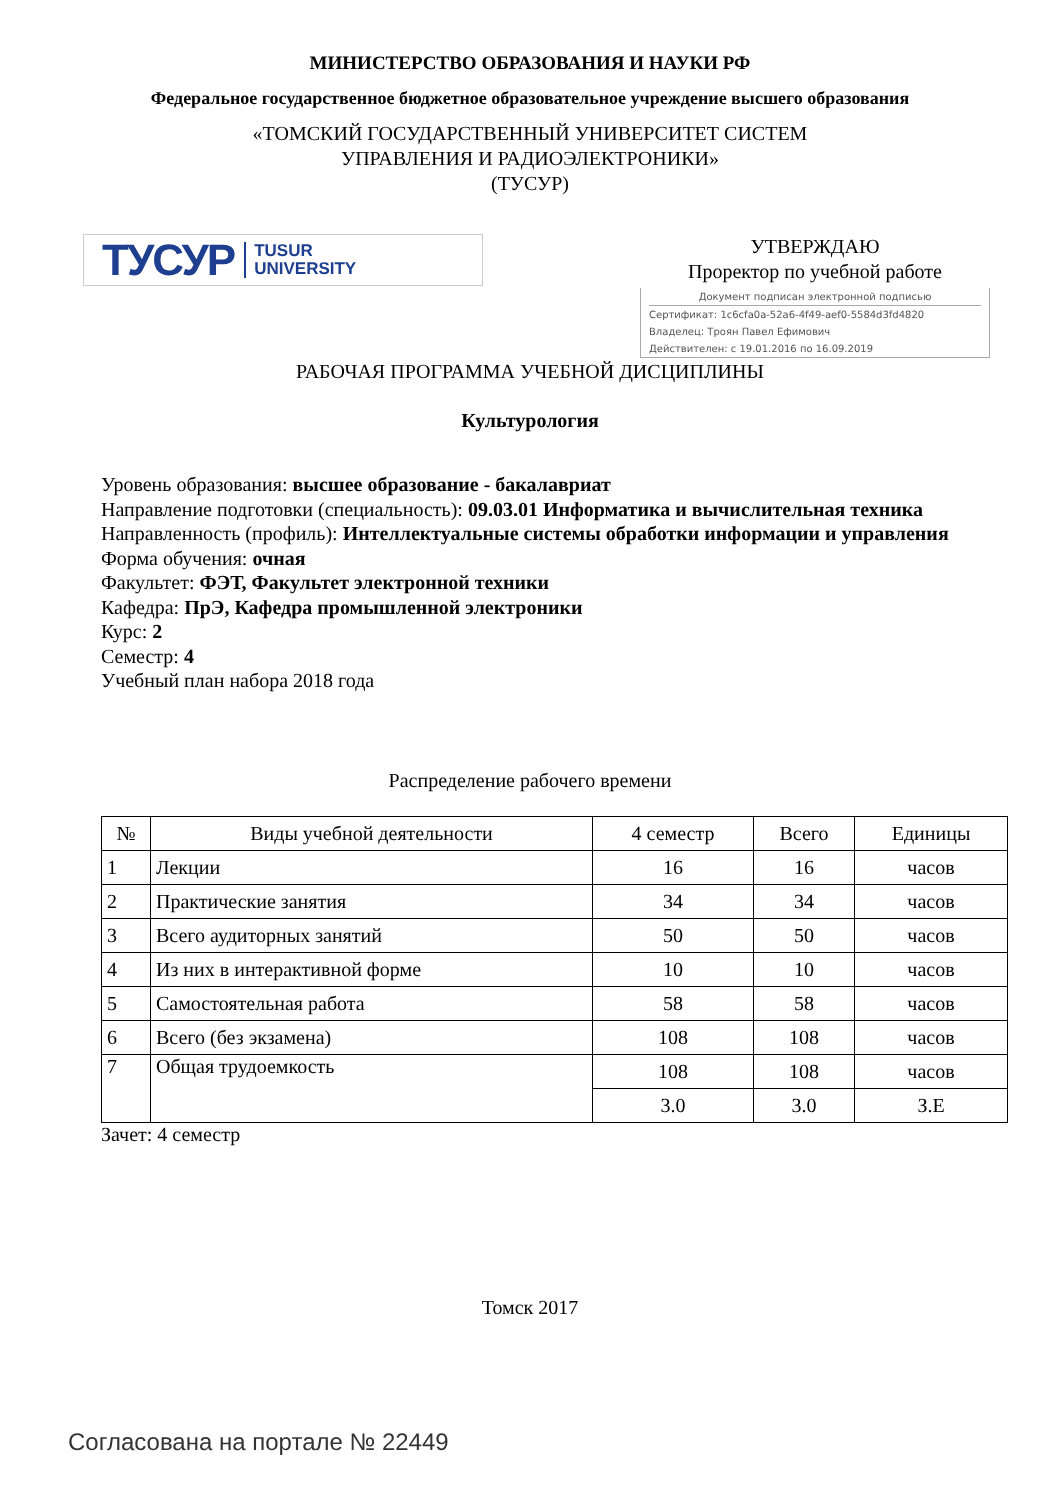МИНИСТЕРСТВО ОБРАЗОВАНИЯ И НАУКИ РФ
Федеральное государственное бюджетное образовательное учреждение высшего образования
«ТОМСКИЙ ГОСУДАРСТВЕННЫЙ УНИВЕРСИТЕТ СИСТЕМ
УПРАВЛЕНИЯ И РАДИОЭЛЕКТРОНИКИ»
(ТУСУР)
ТУСУР TUSUR
UNIVERSITY
УТВЕРЖДАЮ
Проректор по учебной работе
Документ подписан электронной подписью
Сертификат: 1c6cfa0a-52a6-4f49-aef0-5584d3fd4820
Владелец: Троян Павел Ефимович
Действителен: с 19.01.2016 по 16.09.2019
РАБОЧАЯ ПРОГРАММА УЧЕБНОЙ ДИСЦИПЛИНЫ
Культурология
Уровень образования: высшее образование - бакалавриат
Направление подготовки (специальность): 09.03.01 Информатика и вычислительная техника
Направленность (профиль): Интеллектуальные системы обработки информации и управления
Форма обучения: очная
Факультет: ФЭТ, Факультет электронной техники
Кафедра: ПрЭ, Кафедра промышленной электроники
Курс: 2
Семестр: 4
Учебный план набора 2018 года
Распределение рабочего времени
| № | Виды учебной деятельности | 4 семестр | Всего | Единицы |
| --- | --- | --- | --- | --- |
| 1 | Лекции | 16 | 16 | часов |
| 2 | Практические занятия | 34 | 34 | часов |
| 3 | Всего аудиторных занятий | 50 | 50 | часов |
| 4 | Из них в интерактивной форме | 10 | 10 | часов |
| 5 | Самостоятельная работа | 58 | 58 | часов |
| 6 | Всего (без экзамена) | 108 | 108 | часов |
| 7 | Общая трудоемкость | 108 | 108 | часов |
| | | 3.0 | 3.0 | З.Е |
Зачет: 4 семестр
Томск 2017
Согласована на портале № 22449